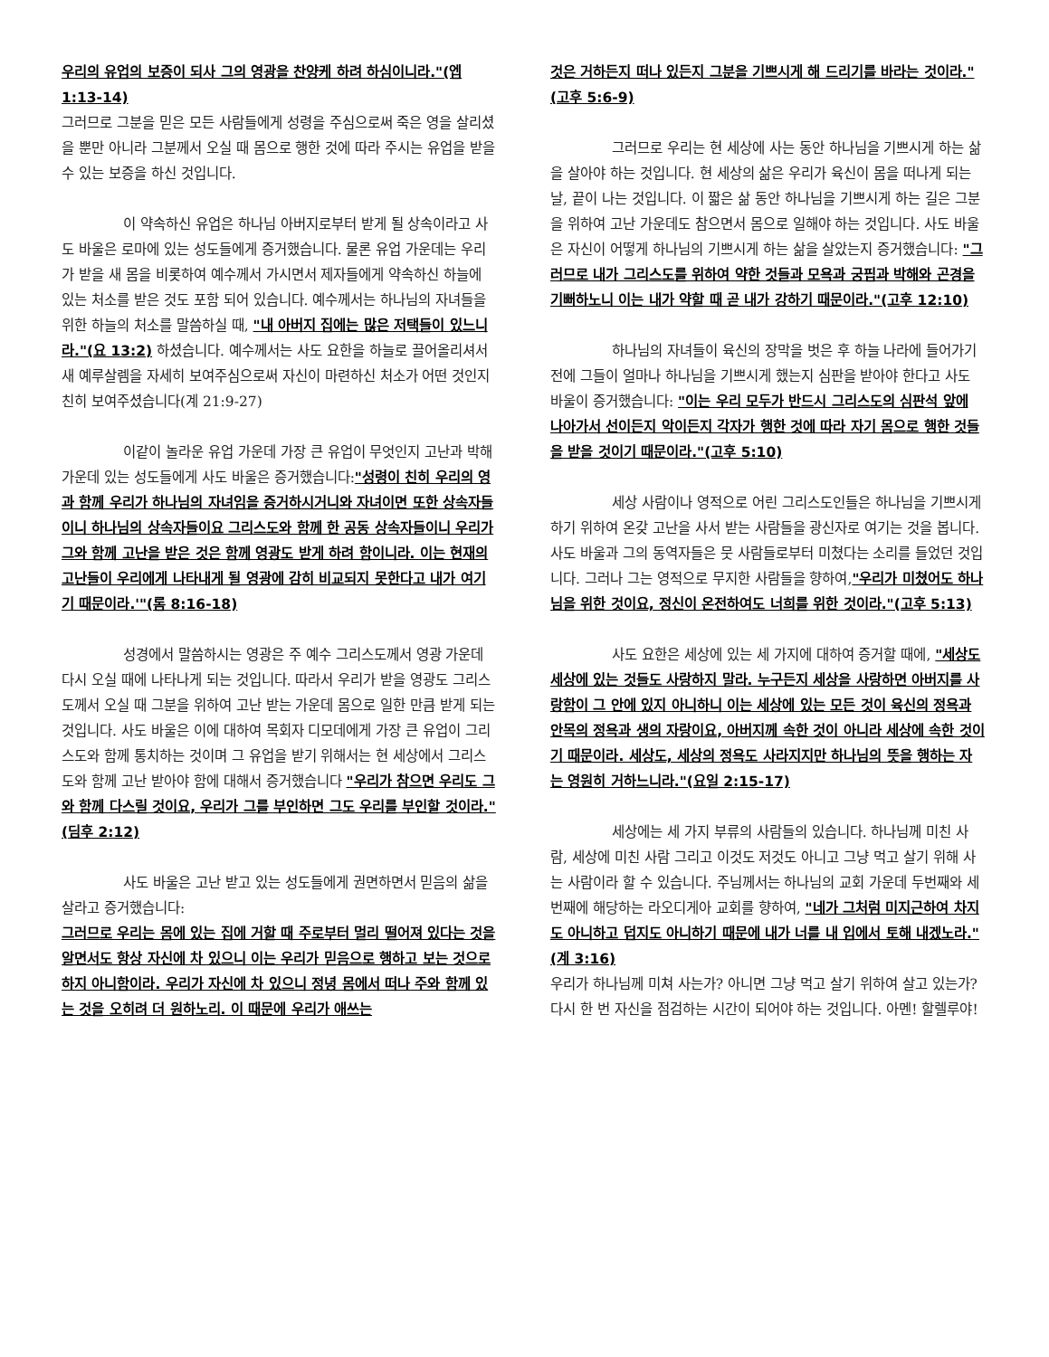우리의 유업의 보증이 되사 그의 영광을 찬양케 하려 하심이니라."(엡 1:13-14)
그러므로 그분을 믿은 모든 사람들에게 성령을 주심으로써 죽은 영을 살리셨을 뿐만 아니라 그분께서 오실 때 몸으로 행한 것에 따라 주시는 유업을 받을 수 있는 보증을 하신 것입니다.
이 약속하신 유업은 하나님 아버지로부터 받게 될 상속이라고 사도 바울은 로마에 있는 성도들에게 증거했습니다. 물론 유업 가운데는 우리가 받을 새 몸을 비롯하여 예수께서 가시면서 제자들에게 약속하신 하늘에 있는 처소를 받은 것도 포함 되어 있습니다. 예수께서는 하나님의 자녀들을 위한 하늘의 처소를 말씀하실 때, "내 아버지 집에는 많은 저택들이 있느니라."(요 13:2) 하셨습니다. 예수께서는 사도 요한을 하늘로 끌어올리셔서 새 예루살렘을 자세히 보여주심으로써 자신이 마련하신 처소가 어떤 것인지 친히 보여주셨습니다(계 21:9-27)
이같이 놀라운 유업 가운데 가장 큰 유업이 무엇인지 고난과 박해 가운데 있는 성도들에게 사도 바울은 증거했습니다:"성령이 친히 우리의 영과 함께 우리가 하나님의 자녀임을 증거하시거니와 자녀이면 또한 상속자들이니 하나님의 상속자들이요 그리스도와 함께 한 공동 상속자들이니 우리가 그와 함께 고난을 받은 것은 함께 영광도 받게 하려 함이니라. 이는 현재의 고난들이 우리에게 나타내게 될 영광에 감히 비교되지 못한다고 내가 여기기 때문이라.'"(롬 8:16-18)
성경에서 말씀하시는 영광은 주 예수 그리스도께서 영광 가운데 다시 오실 때에 나타나게 되는 것입니다. 따라서 우리가 받을 영광도 그리스도께서 오실 때 그분을 위하여 고난 받는 가운데 몸으로 일한 만큼 받게 되는 것입니다. 사도 바울은 이에 대하여 목회자 디모데에게 가장 큰 유업이 그리스도와 함께 통치하는 것이며 그 유업을 받기 위해서는 현 세상에서 그리스도와 함께 고난 받아야 함에 대해서 증거했습니다 "우리가 참으면 우리도 그와 함께 다스릴 것이요, 우리가 그를 부인하면 그도 우리를 부인할 것이라."(딤후 2:12)
사도 바울은 고난 받고 있는 성도들에게 권면하면서 믿음의 삶을 살라고 증거했습니다:
그러므로 우리는 몸에 있는 집에 거할 때 주로부터 멀리 떨어져 있다는 것을 알면서도 항상 자신에 차 있으니 이는 우리가 믿음으로 행하고 보는 것으로 하지 아니함이라. 우리가 자신에 차 있으니 정녕 몸에서 떠나 주와 함께 있는 것을 오히려 더 원하노리. 이 때문에 우리가 애쓰는
것은 거하든지 떠나 있든지 그분을 기쁘시게 해 드리기를 바라는 것이라."(고후 5:6-9)
그러므로 우리는 현 세상에 사는 동안 하나님을 기쁘시게 하는 삶을 살아야 하는 것입니다. 현 세상의 삶은 우리가 육신이 몸을 떠나게 되는 날, 끝이 나는 것입니다. 이 짧은 삶 동안 하나님을 기쁘시게 하는 길은 그분을 위하여 고난 가운데도 참으면서 몸으로 일해야 하는 것입니다. 사도 바울은 자신이 어떻게 하나님의 기쁘시게 하는 삶을 살았는지 증거했습니다: "그러므로 내가 그리스도를 위하여 약한 것들과 모욕과 궁핍과 박해와 곤경을 기뻐하노니 이는 내가 약할 때 곧 내가 강하기 때문이라."(고후 12:10)
하나님의 자녀들이 육신의 장막을 벗은 후 하늘 나라에 들어가기 전에 그들이 얼마나 하나님을 기쁘시게 했는지 심판을 받아야 한다고 사도 바울이 증거했습니다: "이는 우리 모두가 반드시 그리스도의 심판석 앞에 나아가서 선이든지 악이든지 각자가 행한 것에 따라 자기 몸으로 행한 것들을 받을 것이기 때문이라."(고후 5:10)
세상 사람이나 영적으로 어린 그리스도인들은 하나님을 기쁘시게 하기 위하여 온갖 고난을 사서 받는 사람들을 광신자로 여기는 것을 봅니다. 사도 바울과 그의 동역자들은 뭇 사람들로부터 미쳤다는 소리를 들었던 것입니다. 그러나 그는 영적으로 무지한 사람들을 향하여,"우리가 미쳤어도 하나님을 위한 것이요, 정신이 온전하여도 너희를 위한 것이라."(고후 5:13)
사도 요한은 세상에 있는 세 가지에 대하여 증거할 때에, "세상도 세상에 있는 것들도 사랑하지 말라. 누구든지 세상을 사랑하면 아버지를 사랑함이 그 안에 있지 아니하니 이는 세상에 있는 모든 것이 육신의 정욕과 안목의 정욕과 생의 자랑이요, 아버지께 속한 것이 아니라 세상에 속한 것이기 때문이라. 세상도, 세상의 정욕도 사라지지만 하나님의 뜻을 행하는 자는 영원히 거하느니라."(요일 2:15-17)
세상에는 세 가지 부류의 사람들의 있습니다. 하나님께 미친 사람, 세상에 미친 사람 그리고 이것도 저것도 아니고 그냥 먹고 살기 위해 사는 사람이라 할 수 있습니다. 주님께서는 하나님의 교회 가운데 두번째와 세 번째에 해당하는 라오디게아 교회를 향하여, "네가 그처럼 미지근하여 차지도 아니하고 덥지도 아니하기 때문에 내가 너를 내 입에서 토해 내겠노라."(계 3:16)
우리가 하나님께 미쳐 사는가? 아니면 그냥 먹고 살기 위하여 살고 있는가? 다시 한 번 자신을 점검하는 시간이 되어야 하는 것입니다. 아멘! 할렐루야!